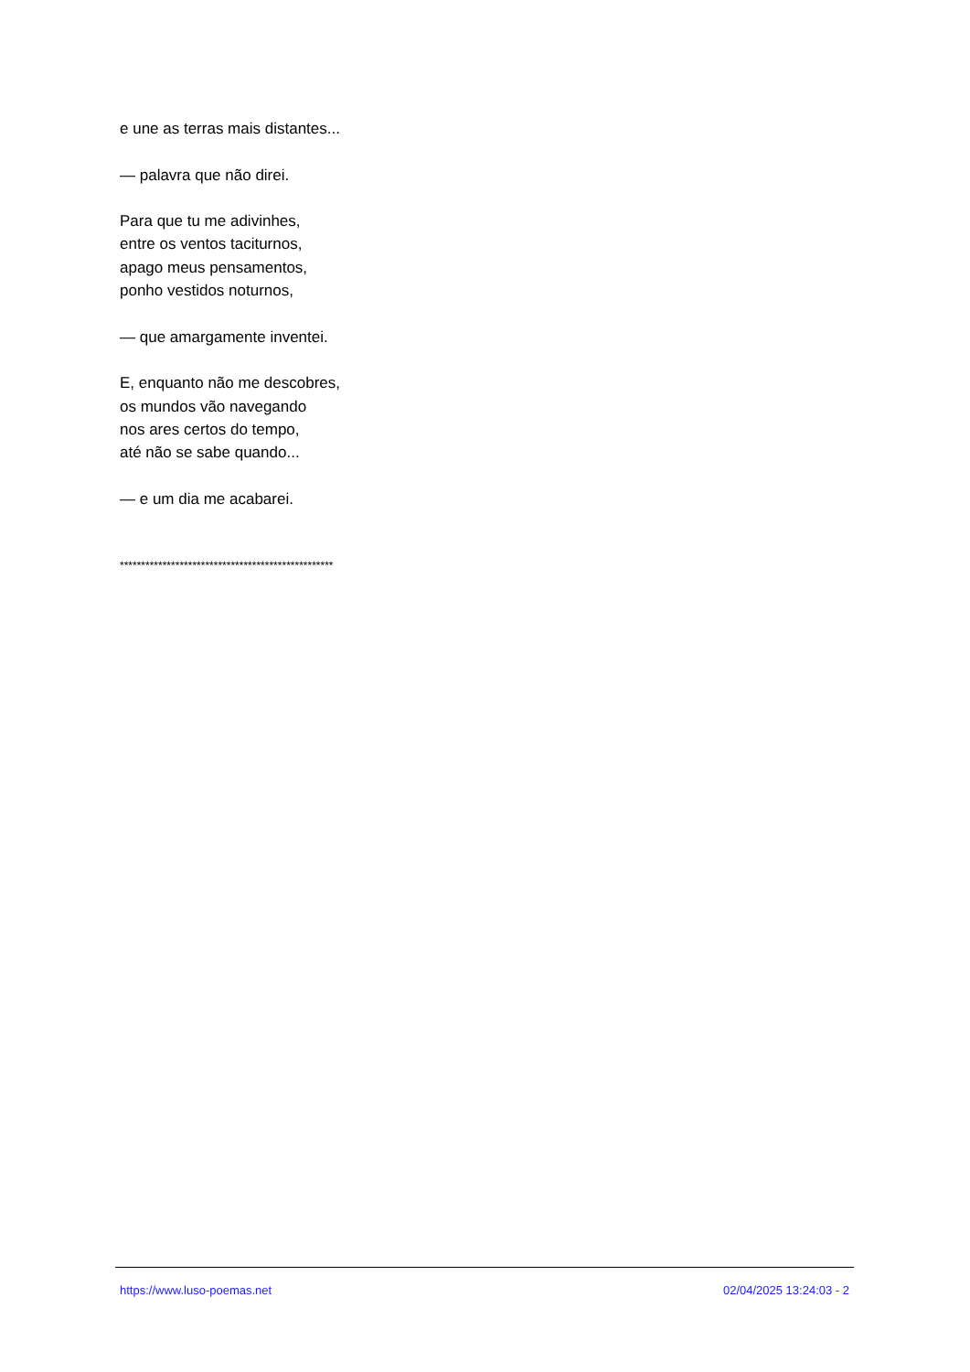e une as terras mais distantes...
— palavra que não direi.
Para que tu me adivinhes,
entre os ventos taciturnos,
apago meus pensamentos,
ponho vestidos noturnos,
— que amargamente inventei.
E, enquanto não me descobres,
os mundos vão navegando
nos ares certos do tempo,
até não se sabe quando...
— e um dia me acabarei.
**************************************************
https://www.luso-poemas.net 02/04/2025 13:24:03 - 2